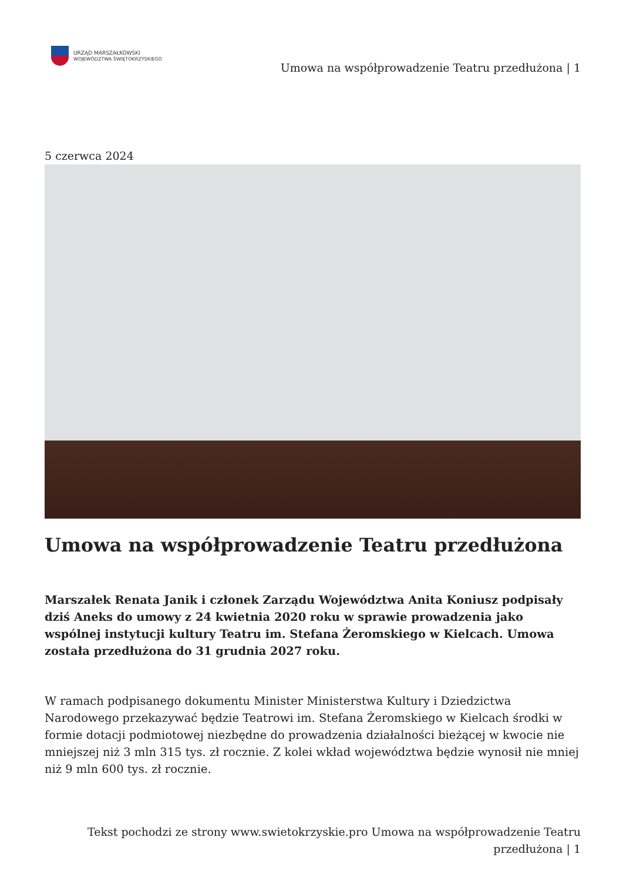URZĄD MARSZAŁKOWSKI
WOJEWÓDZTWA ŚWIĘTOKRZYSKIEGO
Umowa na współprowadzenie Teatru przedłużona | 1
5 czerwca 2024
Umowa na współprowadzenie Teatru przedłużona
Marszałek Renata Janik i członek Zarządu Województwa Anita Koniusz podpisały dziś Aneks do umowy z 24 kwietnia 2020 roku w sprawie prowadzenia jako wspólnej instytucji kultury Teatru im. Stefana Żeromskiego w Kielcach. Umowa została przedłużona do 31 grudnia 2027 roku.
W ramach podpisanego dokumentu Minister Ministerstwa Kultury i Dziedzictwa Narodowego przekazywać będzie Teatrowi im. Stefana Żeromskiego w Kielcach środki w formie dotacji podmiotowej niezbędne do prowadzenia działalności bieżącej w kwocie nie mniejszej niż 3 mln 315 tys. zł rocznie. Z kolei wkład województwa będzie wynosił nie mniej niż 9 mln 600 tys. zł rocznie.
Tekst pochodzi ze strony www.swietokrzyskie.pro Umowa na współprowadzenie Teatru przedłużona | 1